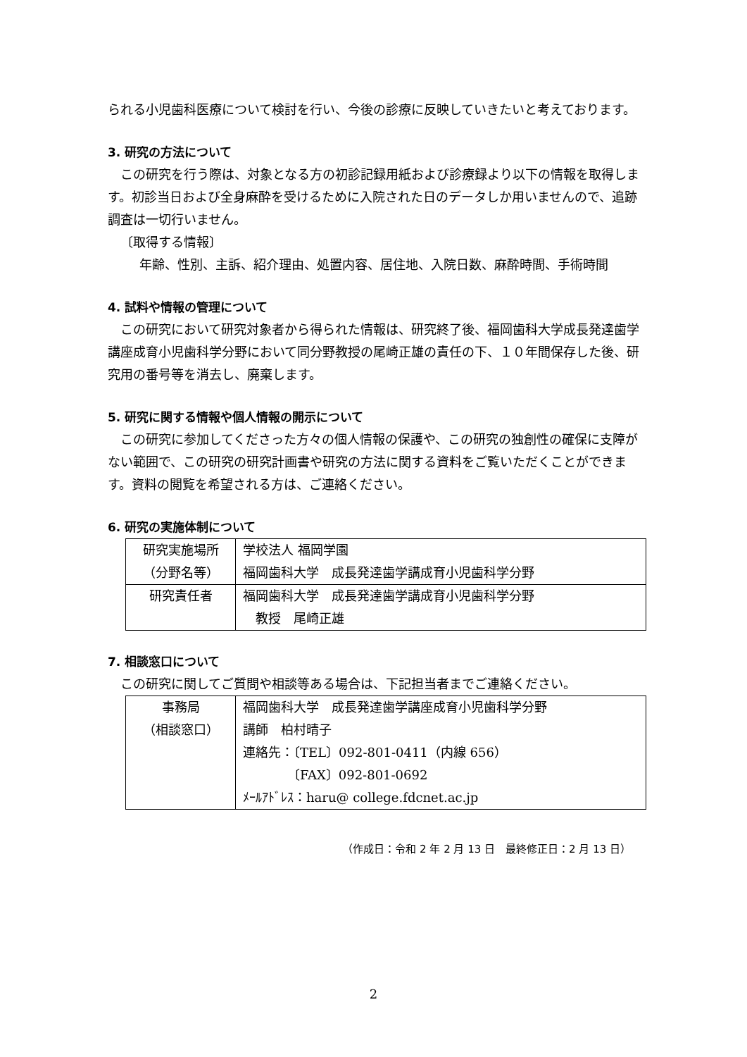られる小児歯科医療について検討を行い、今後の診療に反映していきたいと考えております。
3. 研究の方法について
この研究を行う際は、対象となる方の初診記録用紙および診療録より以下の情報を取得します。初診当日および全身麻酔を受けるために入院された日のデータしか用いませんので、追跡調査は一切行いません。
〔取得する情報〕
年齢、性別、主訴、紹介理由、処置内容、居住地、入院日数、麻酔時間、手術時間
4. 試料や情報の管理について
この研究において研究対象者から得られた情報は、研究終了後、福岡歯科大学成長発達歯学講座成育小児歯科学分野において同分野教授の尾崎正雄の責任の下、１０年間保存した後、研究用の番号等を消去し、廃棄します。
5. 研究に関する情報や個人情報の開示について
この研究に参加してくださった方々の個人情報の保護や、この研究の独創性の確保に支障がない範囲で、この研究の研究計画書や研究の方法に関する資料をご覧いただくことができます。資料の閲覧を希望される方は、ご連絡ください。
6. 研究の実施体制について
| 研究実施場所 （分野名等） | 学校法人 福岡学園 福岡歯科大学 成長発達歯学講成育小児歯科学分野 |
| 研究責任者 | 福岡歯科大学 成長発達歯学講成育小児歯科学分野 教授 尾崎正雄 |
7. 相談窓口について
この研究に関してご質問や相談等ある場合は、下記担当者までご連絡ください。
| 事務局 （相談窓口） | 福岡歯科大学 成長発達歯学講座成育小児歯科学分野 講師 柏村晴子 連絡先：〔TEL〕092-801-0411（内線 656） 〔FAX〕092-801-0692 ﾒｰﾙｱﾄﾞﾚｽ：haru@ college.fdcnet.ac.jp |
（作成日：令和 2 年 2 月 13 日　最終修正日：2 月 13 日）
2